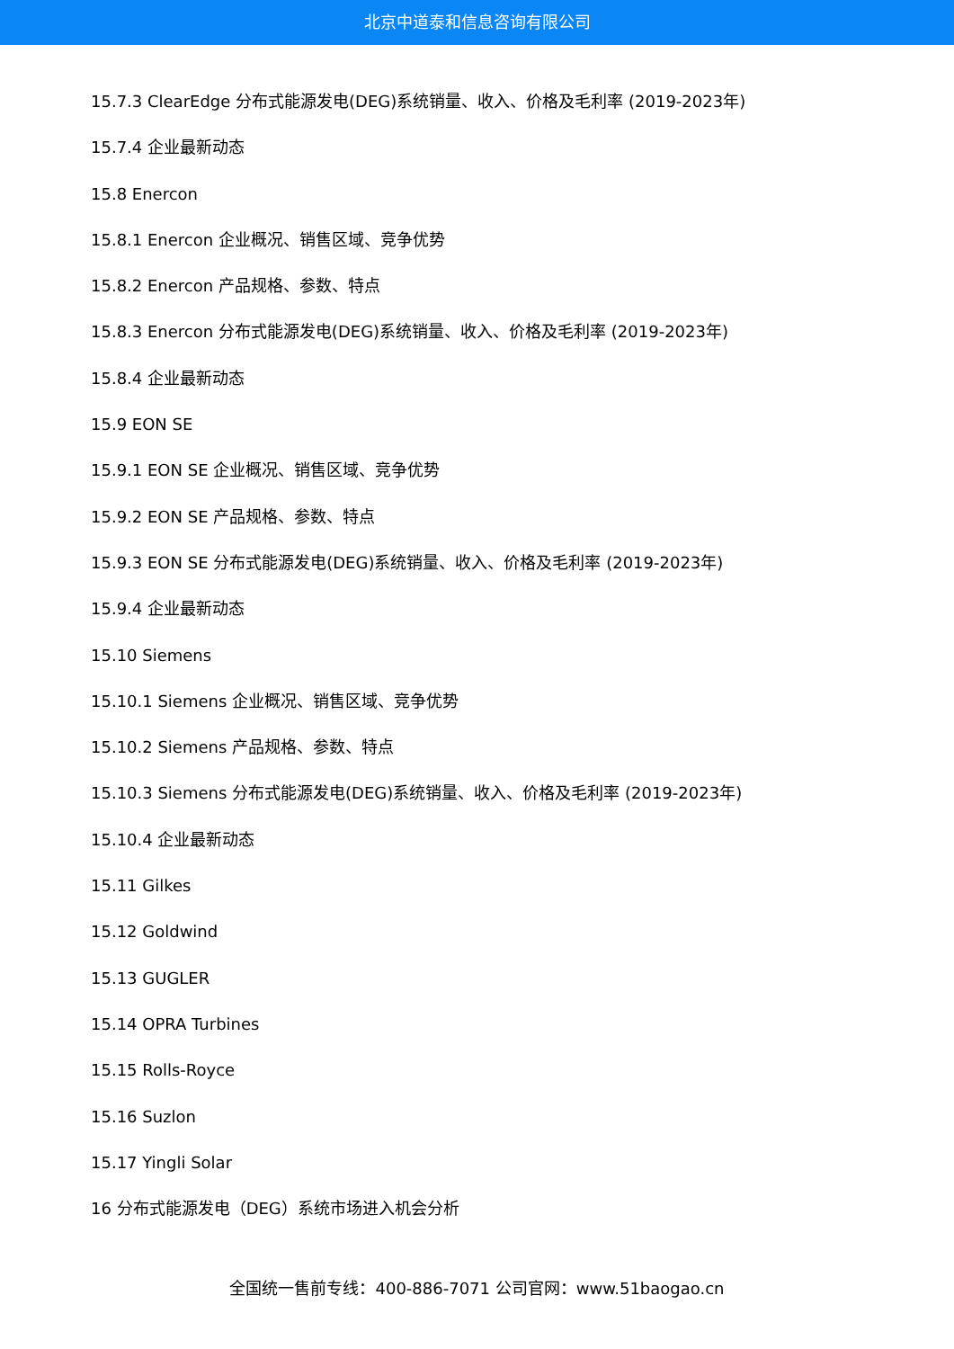北京中道泰和信息咨询有限公司
15.7.3 ClearEdge 分布式能源发电(DEG)系统销量、收入、价格及毛利率 (2019-2023年)
15.7.4 企业最新动态
15.8 Enercon
15.8.1 Enercon 企业概况、销售区域、竞争优势
15.8.2 Enercon 产品规格、参数、特点
15.8.3 Enercon 分布式能源发电(DEG)系统销量、收入、价格及毛利率 (2019-2023年)
15.8.4 企业最新动态
15.9 EON SE
15.9.1 EON SE 企业概况、销售区域、竞争优势
15.9.2 EON SE 产品规格、参数、特点
15.9.3 EON SE 分布式能源发电(DEG)系统销量、收入、价格及毛利率 (2019-2023年)
15.9.4 企业最新动态
15.10 Siemens
15.10.1 Siemens 企业概况、销售区域、竞争优势
15.10.2 Siemens 产品规格、参数、特点
15.10.3 Siemens 分布式能源发电(DEG)系统销量、收入、价格及毛利率 (2019-2023年)
15.10.4 企业最新动态
15.11 Gilkes
15.12 Goldwind
15.13 GUGLER
15.14 OPRA Turbines
15.15 Rolls-Royce
15.16 Suzlon
15.17 Yingli Solar
16 分布式能源发电（DEG）系统市场进入机会分析
全国统一售前专线：400-886-7071 公司官网：www.51baogao.cn